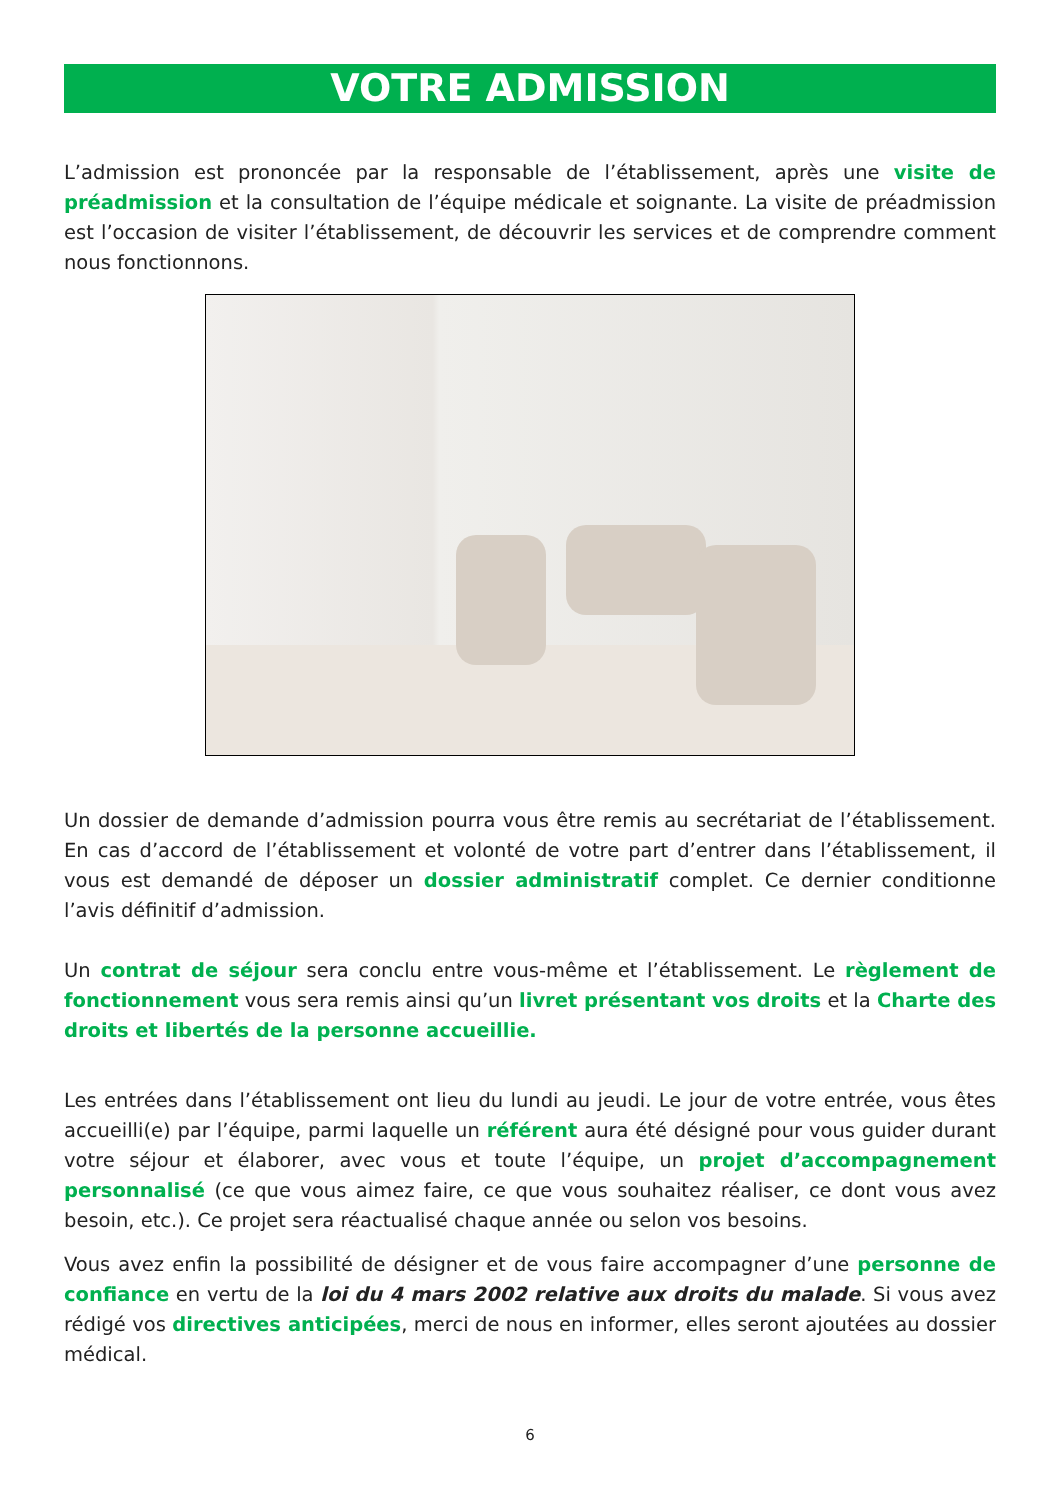VOTRE ADMISSION
L’admission est prononcée par la responsable de l’établissement, après une visite de préadmission et la consultation de l’équipe médicale et soignante. La visite de préadmission est l’occasion de visiter l’établissement, de découvrir les services et de comprendre comment nous fonctionnons.
Un dossier de demande d’admission pourra vous être remis au secrétariat de l’établissement. En cas d’accord de l’établissement et volonté de votre part d’entrer dans l’établissement, il vous est demandé de déposer un dossier administratif complet. Ce dernier conditionne l’avis définitif d’admission.
Un contrat de séjour sera conclu entre vous-même et l’établissement. Le règlement de fonctionnement vous sera remis ainsi qu’un livret présentant vos droits et la Charte des droits et libertés de la personne accueillie.
Les entrées dans l’établissement ont lieu du lundi au jeudi. Le jour de votre entrée, vous êtes accueilli(e) par l’équipe, parmi laquelle un référent aura été désigné pour vous guider durant votre séjour et élaborer, avec vous et toute l’équipe, un projet d’accompagnement personnalisé (ce que vous aimez faire, ce que vous souhaitez réaliser, ce dont vous avez besoin, etc.). Ce projet sera réactualisé chaque année ou selon vos besoins.
Vous avez enfin la possibilité de désigner et de vous faire accompagner d’une personne de confiance en vertu de la loi du 4 mars 2002 relative aux droits du malade. Si vous avez rédigé vos directives anticipées, merci de nous en informer, elles seront ajoutées au dossier médical.
6